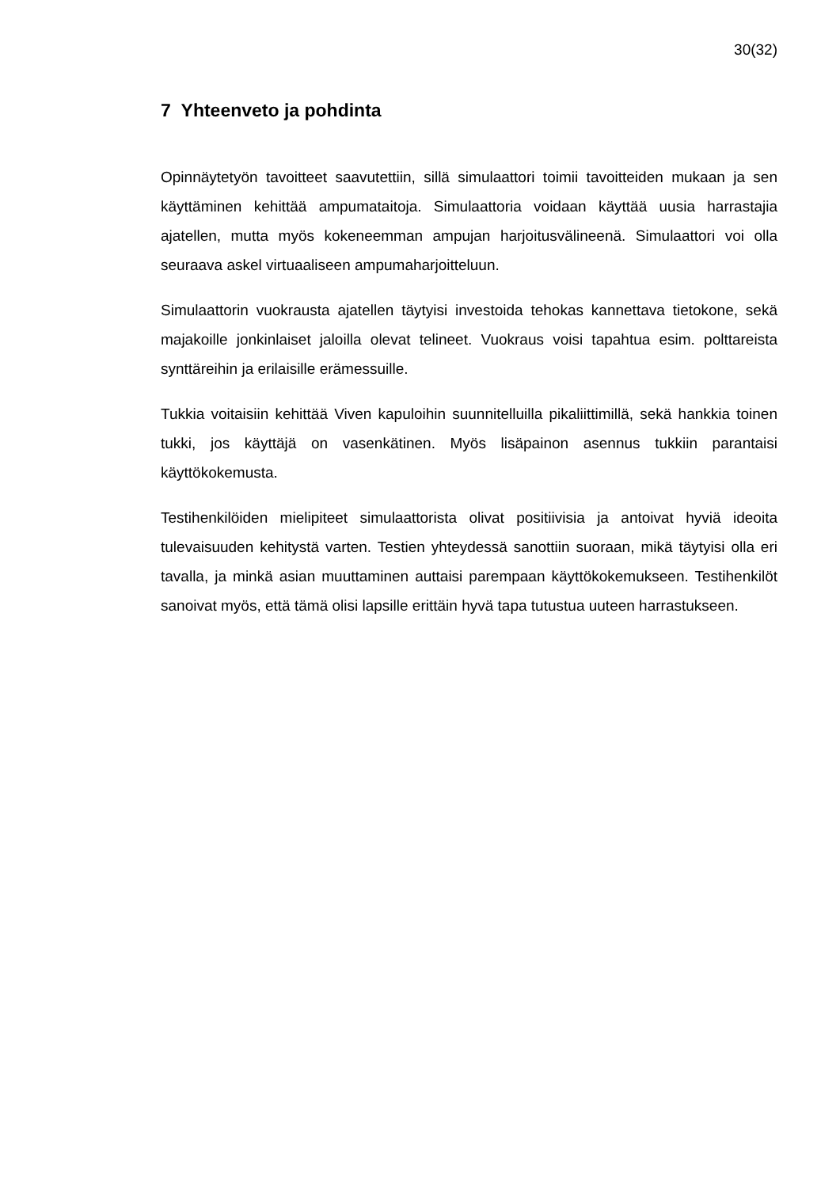30(32)
7 Yhteenveto ja pohdinta
Opinnäytetyön tavoitteet saavutettiin, sillä simulaattori toimii tavoitteiden mukaan ja sen käyttäminen kehittää ampumataitoja. Simulaattoria voidaan käyttää uusia harrastajia ajatellen, mutta myös kokeneemman ampujan harjoitusvälineenä. Simulaattori voi olla seuraava askel virtuaaliseen ampumaharjoitteluun.
Simulaattorin vuokrausta ajatellen täytyisi investoida tehokas kannettava tietokone, sekä majakoille jonkinlaiset jaloilla olevat telineet. Vuokraus voisi tapahtua esim. polttareista synttäreihin ja erilaisille erämessuille.
Tukkia voitaisiin kehittää Viven kapuloihin suunnitelluilla pikaliittimillä, sekä hankkia toinen tukki, jos käyttäjä on vasenkätinen. Myös lisäpainon asennus tukkiin parantaisi käyttökokemusta.
Testihenkilöiden mielipiteet simulaattorista olivat positiivisia ja antoivat hyviä ideoita tulevaisuuden kehitystä varten. Testien yhteydessä sanottiin suoraan, mikä täytyisi olla eri tavalla, ja minkä asian muuttaminen auttaisi parempaan käyttökokemukseen. Testihenkilöt sanoivat myös, että tämä olisi lapsille erittäin hyvä tapa tutustua uuteen harrastukseen.